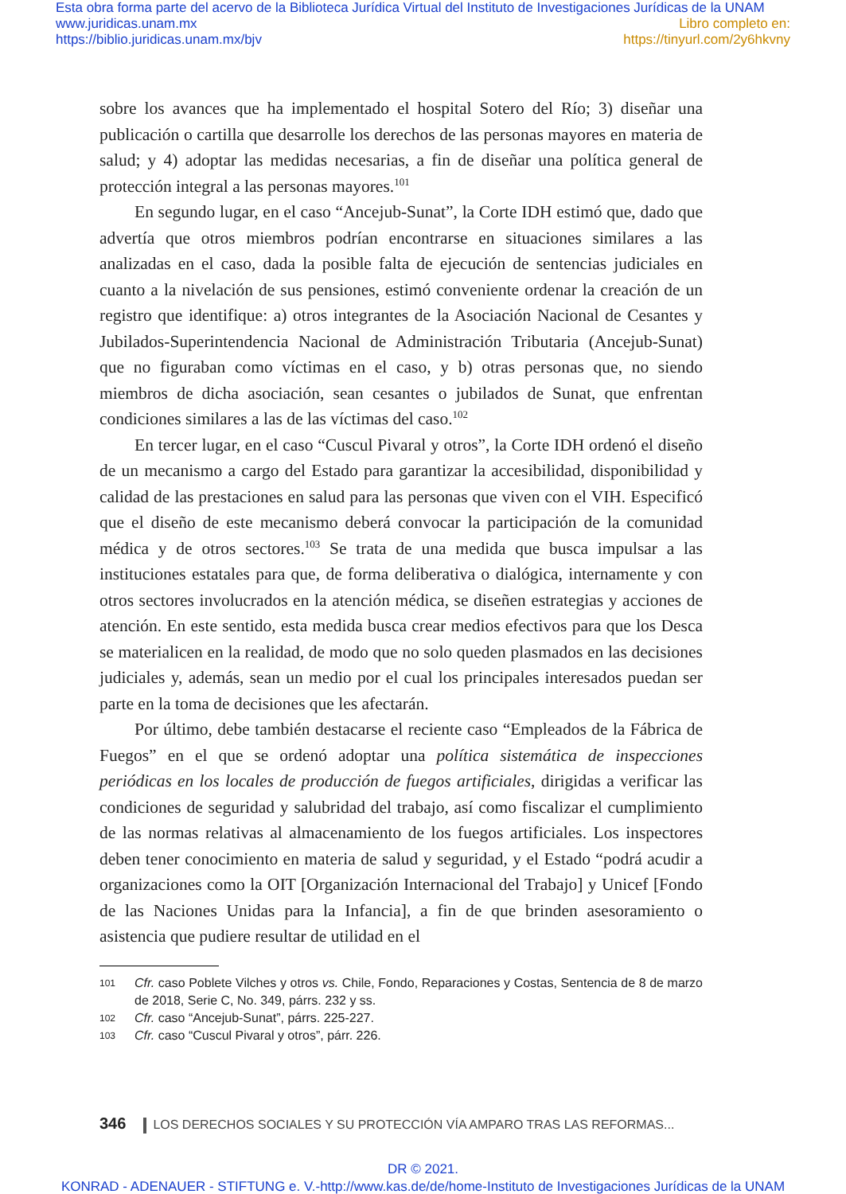Esta obra forma parte del acervo de la Biblioteca Jurídica Virtual del Instituto de Investigaciones Jurídicas de la UNAM
www.juridicas.unam.mx Libro completo en:
https://biblio.juridicas.unam.mx/bjv https://tinyurl.com/2y6hkvny
sobre los avances que ha implementado el hospital Sotero del Río; 3) diseñar una publicación o cartilla que desarrolle los derechos de las personas mayores en materia de salud; y 4) adoptar las medidas necesarias, a fin de diseñar una política general de protección integral a las personas mayores.<sup>101</sup>
En segundo lugar, en el caso “Ancejub-Sunat”, la Corte IDH estimó que, dado que advertía que otros miembros podrían encontrarse en situaciones similares a las analizadas en el caso, dada la posible falta de ejecución de sentencias judiciales en cuanto a la nivelación de sus pensiones, estimó conveniente ordenar la creación de un registro que identifique: a) otros integrantes de la Asociación Nacional de Cesantes y Jubilados-Superintendencia Nacional de Administración Tributaria (Ancejub-Sunat) que no figuraban como víctimas en el caso, y b) otras personas que, no siendo miembros de dicha asociación, sean cesantes o jubilados de Sunat, que enfrentan condiciones similares a las de las víctimas del caso.<sup>102</sup>
En tercer lugar, en el caso “Cuscul Pivaral y otros”, la Corte IDH ordenó el diseño de un mecanismo a cargo del Estado para garantizar la accesibilidad, disponibilidad y calidad de las prestaciones en salud para las personas que viven con el VIH. Especificó que el diseño de este mecanismo deberá convocar la participación de la comunidad médica y de otros sectores.<sup>103</sup> Se trata de una medida que busca impulsar a las instituciones estatales para que, de forma deliberativa o dialógica, internamente y con otros sectores involucrados en la atención médica, se diseñen estrategias y acciones de atención. En este sentido, esta medida busca crear medios efectivos para que los Desca se materialicen en la realidad, de modo que no solo queden plasmados en las decisiones judiciales y, además, sean un medio por el cual los principales interesados puedan ser parte en la toma de decisiones que les afectarán.
Por último, debe también destacarse el reciente caso “Empleados de la Fábrica de Fuegos” en el que se ordenó adoptar una política sistemática de inspecciones periódicas en los locales de producción de fuegos artificiales, dirigidas a verificar las condiciones de seguridad y salubridad del trabajo, así como fiscalizar el cumplimiento de las normas relativas al almacenamiento de los fuegos artificiales. Los inspectores deben tener conocimiento en materia de salud y seguridad, y el Estado “podrá acudir a organizaciones como la OIT [Organización Internacional del Trabajo] y Unicef [Fondo de las Naciones Unidas para la Infancia], a fin de que brinden asesoramiento o asistencia que pudiere resultar de utilidad en el
101 Cfr. caso Poblete Vilches y otros vs. Chile, Fondo, Reparaciones y Costas, Sentencia de 8 de marzo de 2018, Serie C, No. 349, párrs. 232 y ss.
102 Cfr. caso “Ancejub-Sunat”, párrs. 225-227.
103 Cfr. caso “Cuscul Pivaral y otros”, párr. 226.
346 LOS DERECHOS SOCIALES Y SU PROTECCIÓN VÍA AMPARO TRAS LAS REFORMAS...
DR © 2021.
KONRAD - ADENAUER - STIFTUNG e. V.-http://www.kas.de/de/home-Instituto de Investigaciones Jurídicas de la UNAM